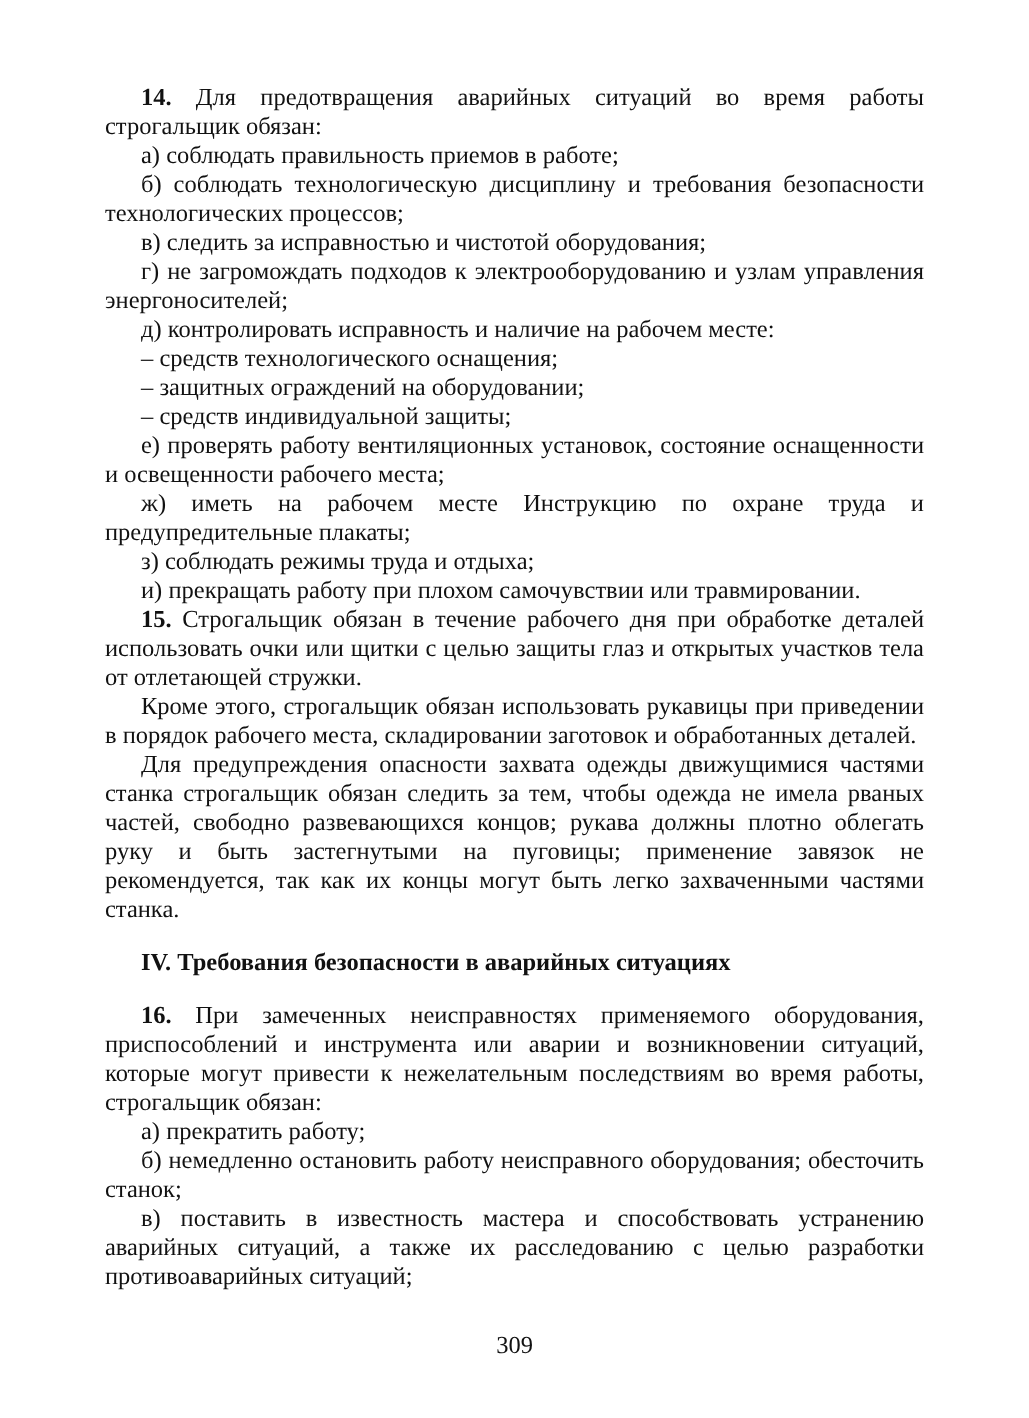14. Для предотвращения аварийных ситуаций во время работы строгальщик обязан:
а) соблюдать правильность приемов в работе;
б) соблюдать технологическую дисциплину и требования безопасности технологических процессов;
в) следить за исправностью и чистотой оборудования;
г) не загромождать подходов к электрооборудованию и узлам управления энергоносителей;
д) контролировать исправность и наличие на рабочем месте:
– средств технологического оснащения;
– защитных ограждений на оборудовании;
– средств индивидуальной защиты;
е) проверять работу вентиляционных установок, состояние оснащенности и освещенности рабочего места;
ж) иметь на рабочем месте Инструкцию по охране труда и предупредительные плакаты;
з) соблюдать режимы труда и отдыха;
и) прекращать работу при плохом самочувствии или травмировании.
15. Строгальщик обязан в течение рабочего дня при обработке деталей использовать очки или щитки с целью защиты глаз и открытых участков тела от отлетающей стружки.
Кроме этого, строгальщик обязан использовать рукавицы при приведении в порядок рабочего места, складировании заготовок и обработанных деталей.
Для предупреждения опасности захвата одежды движущимися частями станка строгальщик обязан следить за тем, чтобы одежда не имела рваных частей, свободно развевающихся концов; рукава должны плотно облегать руку и быть застегнутыми на пуговицы; применение завязок не рекомендуется, так как их концы могут быть легко захваченными частями станка.
IV. Требования безопасности в аварийных ситуациях
16. При замеченных неисправностях применяемого оборудования, приспособлений и инструмента или аварии и возникновении ситуаций, которые могут привести к нежелательным последствиям во время работы, строгальщик обязан:
а) прекратить работу;
б) немедленно остановить работу неисправного оборудования; обесточить станок;
в) поставить в известность мастера и способствовать устранению аварийных ситуаций, а также их расследованию с целью разработки противоаварийных ситуаций;
309